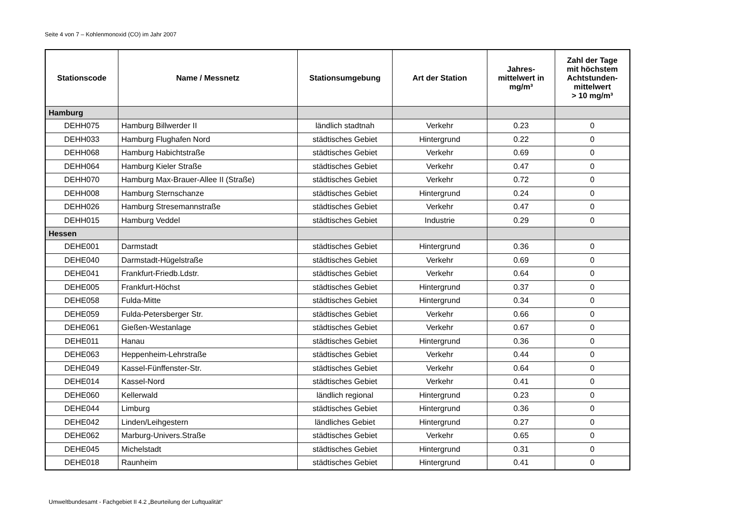Seite 4 von 7 – Kohlenmonoxid (CO) im Jahr 2007
| Stationscode | Name / Messnetz | Stationsumgebung | Art der Station | Jahres- mittelwert in mg/m³ | Zahl der Tage mit höchstem Achtstunden- mittelwert > 10 mg/m³ |
| --- | --- | --- | --- | --- | --- |
| Hamburg | | | | | |
| DEHH075 | Hamburg Billwerder II | ländlich stadtnah | Verkehr | 0.23 | 0 |
| DEHH033 | Hamburg Flughafen Nord | städtisches Gebiet | Hintergrund | 0.22 | 0 |
| DEHH068 | Hamburg Habichtstraße | städtisches Gebiet | Verkehr | 0.69 | 0 |
| DEHH064 | Hamburg Kieler Straße | städtisches Gebiet | Verkehr | 0.47 | 0 |
| DEHH070 | Hamburg Max-Brauer-Allee II (Straße) | städtisches Gebiet | Verkehr | 0.72 | 0 |
| DEHH008 | Hamburg Sternschanze | städtisches Gebiet | Hintergrund | 0.24 | 0 |
| DEHH026 | Hamburg Stresemannstraße | städtisches Gebiet | Verkehr | 0.47 | 0 |
| DEHH015 | Hamburg Veddel | städtisches Gebiet | Industrie | 0.29 | 0 |
| Hessen | | | | | |
| DEHE001 | Darmstadt | städtisches Gebiet | Hintergrund | 0.36 | 0 |
| DEHE040 | Darmstadt-Hügelstraße | städtisches Gebiet | Verkehr | 0.69 | 0 |
| DEHE041 | Frankfurt-Friedb.Ldstr. | städtisches Gebiet | Verkehr | 0.64 | 0 |
| DEHE005 | Frankfurt-Höchst | städtisches Gebiet | Hintergrund | 0.37 | 0 |
| DEHE058 | Fulda-Mitte | städtisches Gebiet | Hintergrund | 0.34 | 0 |
| DEHE059 | Fulda-Petersberger Str. | städtisches Gebiet | Verkehr | 0.66 | 0 |
| DEHE061 | Gießen-Westanlage | städtisches Gebiet | Verkehr | 0.67 | 0 |
| DEHE011 | Hanau | städtisches Gebiet | Hintergrund | 0.36 | 0 |
| DEHE063 | Heppenheim-Lehrstraße | städtisches Gebiet | Verkehr | 0.44 | 0 |
| DEHE049 | Kassel-Fünffenster-Str. | städtisches Gebiet | Verkehr | 0.64 | 0 |
| DEHE014 | Kassel-Nord | städtisches Gebiet | Verkehr | 0.41 | 0 |
| DEHE060 | Kellerwald | ländlich regional | Hintergrund | 0.23 | 0 |
| DEHE044 | Limburg | städtisches Gebiet | Hintergrund | 0.36 | 0 |
| DEHE042 | Linden/Leihgestern | ländliches Gebiet | Hintergrund | 0.27 | 0 |
| DEHE062 | Marburg-Univers.Straße | städtisches Gebiet | Verkehr | 0.65 | 0 |
| DEHE045 | Michelstadt | städtisches Gebiet | Hintergrund | 0.31 | 0 |
| DEHE018 | Raunheim | städtisches Gebiet | Hintergrund | 0.41 | 0 |
Umweltbundesamt - Fachgebiet II 4.2 „Beurteilung der Luftqualität“